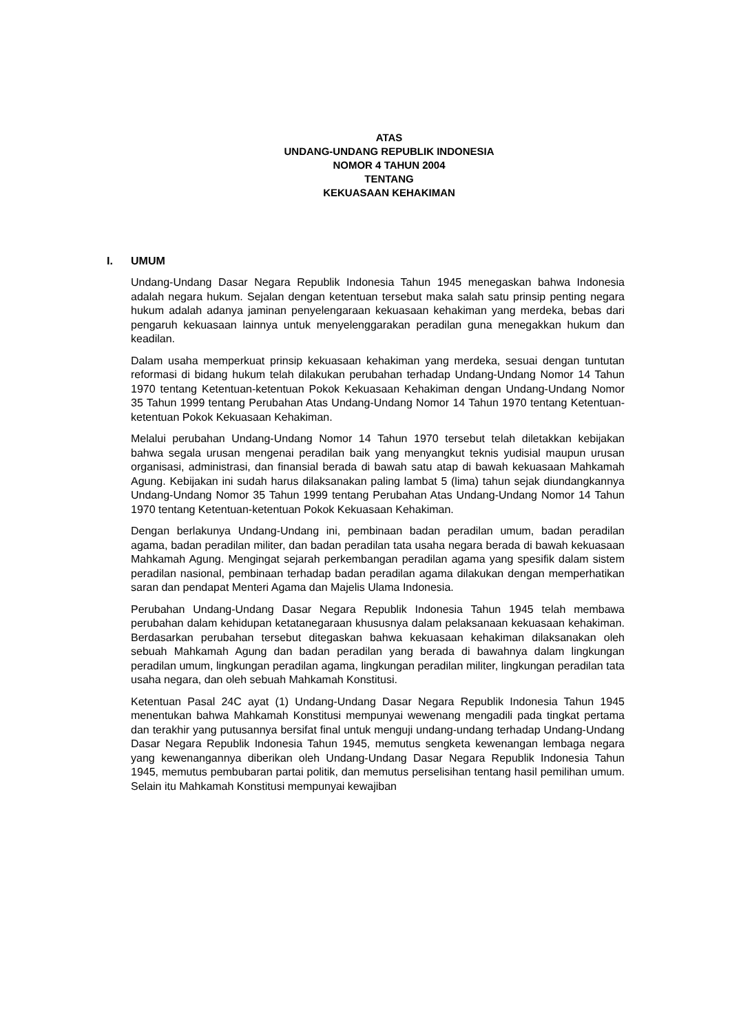ATAS
UNDANG-UNDANG REPUBLIK INDONESIA
NOMOR 4 TAHUN 2004
TENTANG
KEKUASAAN KEHAKIMAN
I. UMUM
Undang-Undang Dasar Negara Republik Indonesia Tahun 1945 menegaskan bahwa Indonesia adalah negara hukum. Sejalan dengan ketentuan tersebut maka salah satu prinsip penting negara hukum adalah adanya jaminan penyelengaraan kekuasaan kehakiman yang merdeka, bebas dari pengaruh kekuasaan lainnya untuk menyelenggarakan peradilan guna menegakkan hukum dan keadilan.
Dalam usaha memperkuat prinsip kekuasaan kehakiman yang merdeka, sesuai dengan tuntutan reformasi di bidang hukum telah dilakukan perubahan terhadap Undang-Undang Nomor 14 Tahun 1970 tentang Ketentuan-ketentuan Pokok Kekuasaan Kehakiman dengan Undang-Undang Nomor 35 Tahun 1999 tentang Perubahan Atas Undang-Undang Nomor 14 Tahun 1970 tentang Ketentuan-ketentuan Pokok Kekuasaan Kehakiman.
Melalui perubahan Undang-Undang Nomor 14 Tahun 1970 tersebut telah diletakkan kebijakan bahwa segala urusan mengenai peradilan baik yang menyangkut teknis yudisial maupun urusan organisasi, administrasi, dan finansial berada di bawah satu atap di bawah kekuasaan Mahkamah Agung. Kebijakan ini sudah harus dilaksanakan paling lambat 5 (lima) tahun sejak diundangkannya Undang-Undang Nomor 35 Tahun 1999 tentang Perubahan Atas Undang-Undang Nomor 14 Tahun 1970 tentang Ketentuan-ketentuan Pokok Kekuasaan Kehakiman.
Dengan berlakunya Undang-Undang ini, pembinaan badan peradilan umum, badan peradilan agama, badan peradilan militer, dan badan peradilan tata usaha negara berada di bawah kekuasaan Mahkamah Agung. Mengingat sejarah perkembangan peradilan agama yang spesifik dalam sistem peradilan nasional, pembinaan terhadap badan peradilan agama dilakukan dengan memperhatikan saran dan pendapat Menteri Agama dan Majelis Ulama Indonesia.
Perubahan Undang-Undang Dasar Negara Republik Indonesia Tahun 1945 telah membawa perubahan dalam kehidupan ketatanegaraan khususnya dalam pelaksanaan kekuasaan kehakiman. Berdasarkan perubahan tersebut ditegaskan bahwa kekuasaan kehakiman dilaksanakan oleh sebuah Mahkamah Agung dan badan peradilan yang berada di bawahnya dalam lingkungan peradilan umum, lingkungan peradilan agama, lingkungan peradilan militer, lingkungan peradilan tata usaha negara, dan oleh sebuah Mahkamah Konstitusi.
Ketentuan Pasal 24C ayat (1) Undang-Undang Dasar Negara Republik Indonesia Tahun 1945 menentukan bahwa Mahkamah Konstitusi mempunyai wewenang mengadili pada tingkat pertama dan terakhir yang putusannya bersifat final untuk menguji undang-undang terhadap Undang-Undang Dasar Negara Republik Indonesia Tahun 1945, memutus sengketa kewenangan lembaga negara yang kewenangannya diberikan oleh Undang-Undang Dasar Negara Republik Indonesia Tahun 1945, memutus pembubaran partai politik, dan memutus perselisihan tentang hasil pemilihan umum. Selain itu Mahkamah Konstitusi mempunyai kewajiban